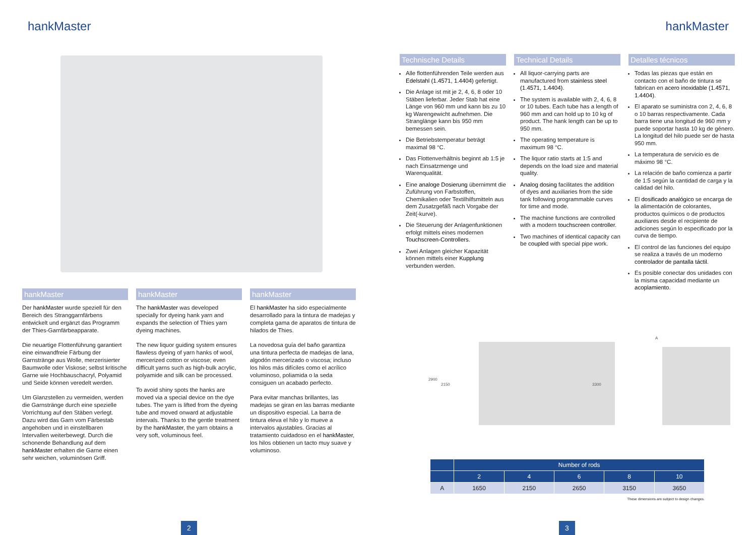hankMaster
hankMaster
Der hankMaster wurde speziell für den Bereich des Stranggarnfärbens entwickelt und ergänzt das Programm der Thies-Garnfärbeapparate.
Die neuartige Flottenführung garantiert eine einwandfreie Färbung der Garnstränge aus Wolle, merzerisierter Baumwolle oder Viskose; selbst kritische Garne wie Hochbauschacryl, Polyamid und Seide können veredelt werden.
Um Glanzstellen zu vermeiden, werden die Garnstränge durch eine spezielle Vorrichtung auf den Stäben verlegt. Dazu wird das Garn vom Färbestab angehoben und in einstellbaren Intervallen weiterbewegt. Durch die schonende Behandlung auf dem hankMaster erhalten die Garne einen sehr weichen, voluminösen Griff.
hankMaster
The hankMaster was developed specially for dyeing hank yarn and expands the selection of Thies yarn dyeing machines.
The new liquor guiding system ensures flawless dyeing of yarn hanks of wool, mercerized cotton or viscose; even difficult yarns such as high-bulk acrylic, polyamide and silk can be processed.
To avoid shiny spots the hanks are moved via a special device on the dye tubes. The yarn is lifted from the dyeing tube and moved onward at adjustable intervals. Thanks to the gentle treatment by the hankMaster, the yarn obtains a very soft, voluminous feel.
hankMaster
El hankMaster ha sido especialmente desarrollado para la tintura de madejas y completa gama de aparatos de tintura de hilados de Thies.
La novedosa guía del baño garantiza una tintura perfecta de madejas de lana, algodón mercerizado o viscosa; incluso los hilos más difíciles como el acrílico voluminoso, poliamida o la seda consiguen un acabado perfecto.
Para evitar manchas brillantes, las madejas se giran en las barras mediante un dispositivo especial. La barra de tintura eleva el hilo y lo mueve a intervalos ajustables. Gracias al tratamiento cuidadoso en el hankMaster, los hilos obtienen un tacto muy suave y voluminoso.
2
hankMaster
Technische Details
Alle flottenführenden Teile werden aus Edelstahl (1.4571, 1.4404) gefertigt.
Die Anlage ist mit je 2, 4, 6, 8 oder 10 Stäben lieferbar. Jeder Stab hat eine Länge von 960 mm und kann bis zu 10 kg Warengewicht aufnehmen. Die Stranglänge kann bis 950 mm bemessen sein.
Die Betriebstemperatur beträgt maximal 98 °C.
Das Flottenverhältnis beginnt ab 1:5 je nach Einsatzmenge und Warenqualität.
Eine analoge Dosierung übernimmt die Zuführung von Farbstoffen, Chemikalien oder Textilhilfsmitteln aus dem Zusatzgefäß nach Vorgabe der Zeit(-kurve).
Die Steuerung der Anlagenfunktionen erfolgt mittels eines modernen Touchscreen-Controllers.
Zwei Anlagen gleicher Kapazität können mittels einer Kupplung verbunden werden.
Technical Details
All liquor-carrying parts are manufactured from stainless steel (1.4571, 1.4404).
The system is available with 2, 4, 6, 8 or 10 tubes. Each tube has a length of 960 mm and can hold up to 10 kg of product. The hank length can be up to 950 mm.
The operating temperature is maximum 98 °C.
The liquor ratio starts at 1:5 and depends on the load size and material quality.
Analog dosing facilitates the addition of dyes and auxiliaries from the side tank following programmable curves for time and mode.
The machine functions are controlled with a modern touchscreen controller.
Two machines of identical capacity can be coupled with special pipe work.
Detalles técnicos
Todas las piezas que están en contacto con el baño de tintura se fabrican en acero inoxidable (1.4571, 1.4404).
El aparato se suministra con 2, 4, 6, 8 o 10 barras respectivamente. Cada barra tiene una longitud de 960 mm y puede soportar hasta 10 kg de género. La longitud del hilo puede ser de hasta 950 mm.
La temperatura de servicio es de máximo 98 °C.
La relación de baño comienza a partir de 1:5 según la cantidad de carga y la calidad del hilo.
El dosificado analógico se encarga de la alimentación de colorantes, productos químicos o de productos auxiliares desde el recipiente de adiciones según lo especificado por la curva de tiempo.
El control de las funciones del equipo se realiza a través de un moderno controlador de pantalla táctil.
Es posible conectar dos unidades con la misma capacidad mediante un acoplamiento.
2900
2150 3300
A
| | Number of rods | | | | |
| --- | --- | --- | --- | --- | --- |
| | 2 | 4 | 6 | 8 | 10 |
| A | 1650 | 2150 | 2650 | 3150 | 3650 |
These dimensions are subject to design changes.
3